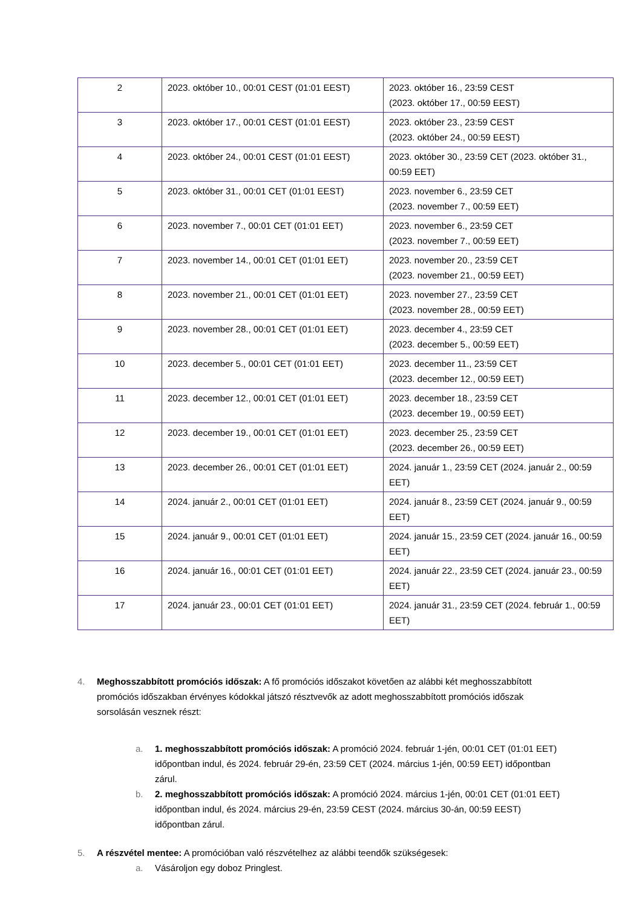| 2 | 2023. október 10., 00:01 CEST (01:01 EEST) | 2023. október 16., 23:59 CEST (2023. október 17., 00:59 EEST) |
| 3 | 2023. október 17., 00:01 CEST (01:01 EEST) | 2023. október 23., 23:59 CEST (2023. október 24., 00:59 EEST) |
| 4 | 2023. október 24., 00:01 CEST (01:01 EEST) | 2023. október 30., 23:59 CET (2023. október 31., 00:59 EET) |
| 5 | 2023. október 31., 00:01 CET (01:01 EEST) | 2023. november 6., 23:59 CET (2023. november 7., 00:59 EET) |
| 6 | 2023. november 7., 00:01 CET (01:01 EET) | 2023. november 6., 23:59 CET (2023. november 7., 00:59 EET) |
| 7 | 2023. november 14., 00:01 CET (01:01 EET) | 2023. november 20., 23:59 CET (2023. november 21., 00:59 EET) |
| 8 | 2023. november 21., 00:01 CET (01:01 EET) | 2023. november 27., 23:59 CET (2023. november 28., 00:59 EET) |
| 9 | 2023. november 28., 00:01 CET (01:01 EET) | 2023. december 4., 23:59 CET (2023. december 5., 00:59 EET) |
| 10 | 2023. december 5., 00:01 CET (01:01 EET) | 2023. december 11., 23:59 CET (2023. december 12., 00:59 EET) |
| 11 | 2023. december 12., 00:01 CET (01:01 EET) | 2023. december 18., 23:59 CET (2023. december 19., 00:59 EET) |
| 12 | 2023. december 19., 00:01 CET (01:01 EET) | 2023. december 25., 23:59 CET (2023. december 26., 00:59 EET) |
| 13 | 2023. december 26., 00:01 CET (01:01 EET) | 2024. január 1., 23:59 CET (2024. január 2., 00:59 EET) |
| 14 | 2024. január 2., 00:01 CET (01:01 EET) | 2024. január 8., 23:59 CET (2024. január 9., 00:59 EET) |
| 15 | 2024. január 9., 00:01 CET (01:01 EET) | 2024. január 15., 23:59 CET (2024. január 16., 00:59 EET) |
| 16 | 2024. január 16., 00:01 CET (01:01 EET) | 2024. január 22., 23:59 CET (2024. január 23., 00:59 EET) |
| 17 | 2024. január 23., 00:01 CET (01:01 EET) | 2024. január 31., 23:59 CET (2024. február 1., 00:59 EET) |
4. Meghosszabbított promóciós időszak: A fő promóciós időszakot követően az alábbi két meghosszabbított promóciós időszakban érvényes kódokkal játszó résztvevők az adott meghosszabbított promóciós időszak sorsolásán vesznek részt:
a. 1. meghosszabbított promóciós időszak: A promóció 2024. február 1-jén, 00:01 CET (01:01 EET) időpontban indul, és 2024. február 29-én, 23:59 CET (2024. március 1-jén, 00:59 EET) időpontban zárul.
b. 2. meghosszabbított promóciós időszak: A promóció 2024. március 1-jén, 00:01 CET (01:01 EET) időpontban indul, és 2024. március 29-én, 23:59 CEST (2024. március 30-án, 00:59 EEST) időpontban zárul.
5. A részvétel mentee: A promócióban való részvételhez az alábbi teendők szükségesek:
a. Vásároljon egy doboz Pringlest.